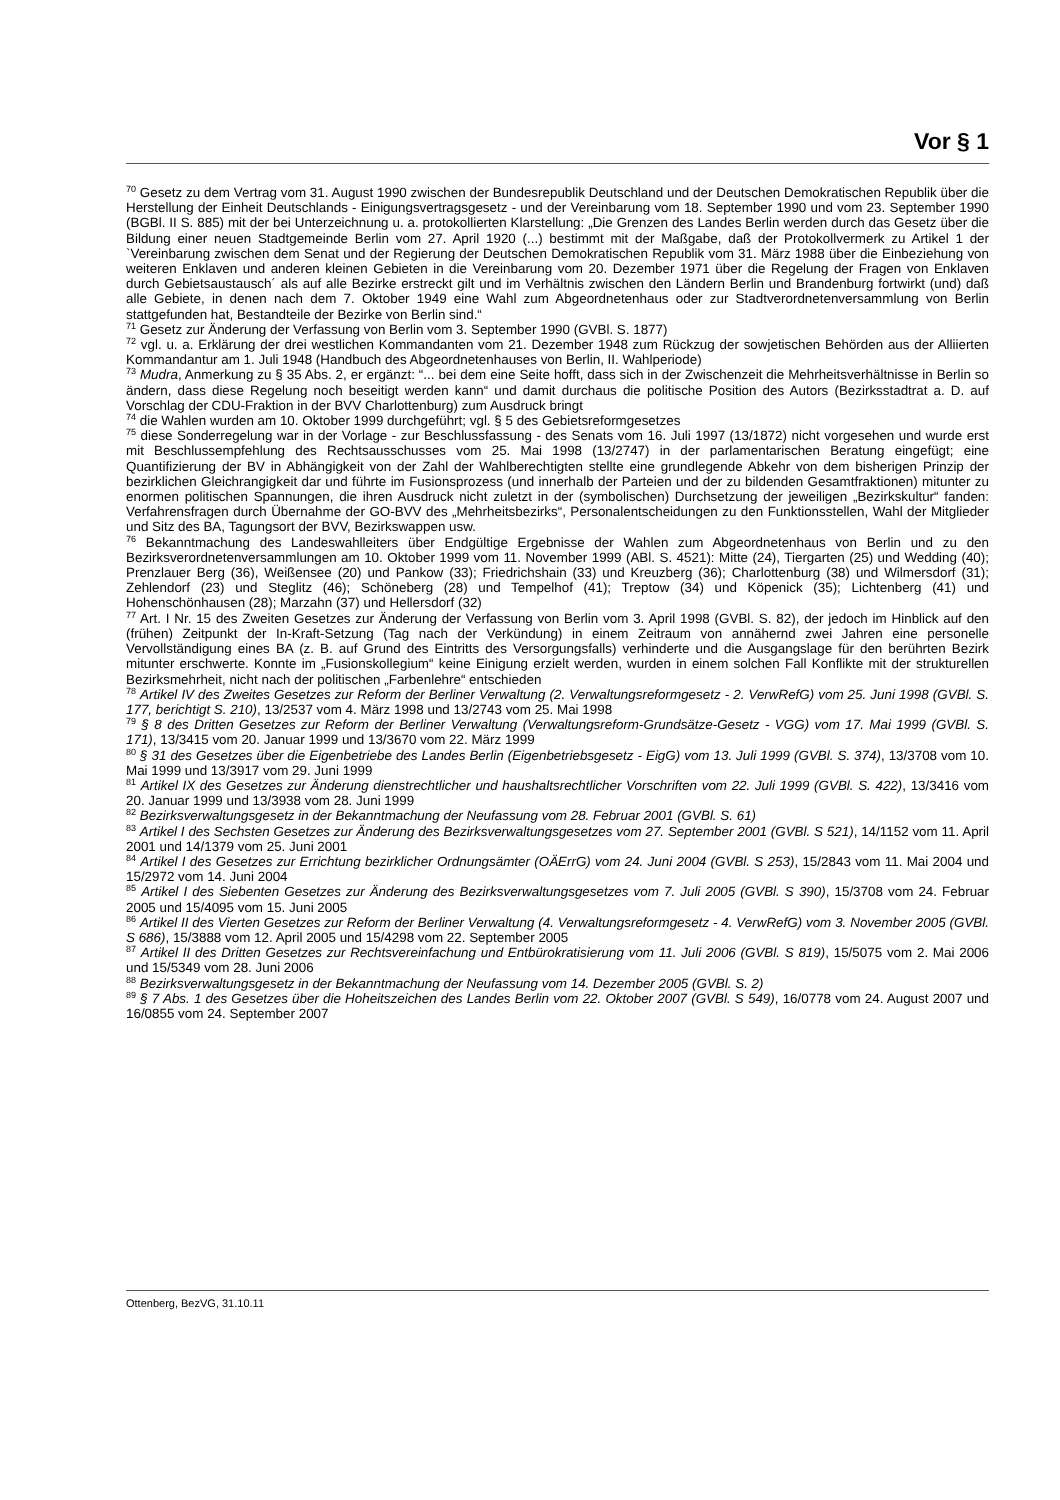Vor § 1
<sup>70</sup> Gesetz zu dem Vertrag vom 31. August 1990 zwischen der Bundesrepublik Deutschland und der Deutschen Demokratischen Republik über die Herstellung der Einheit Deutschlands - Einigungsvertragsgesetz - und der Vereinbarung vom 18. September 1990 und vom 23. September 1990 (BGBl. II S. 885) mit der bei Unterzeichnung u. a. protokollierten Klarstellung: „Die Grenzen des Landes Berlin werden durch das Gesetz über die Bildung einer neuen Stadtgemeinde Berlin vom 27. April 1920 (...) bestimmt mit der Maßgabe, daß der Protokollvermerk zu Artikel 1 der `Vereinbarung zwischen dem Senat und der Regierung der Deutschen Demokratischen Republik vom 31. März 1988 über die Einbeziehung von weiteren Enklaven und anderen kleinen Gebieten in die Vereinbarung vom 20. Dezember 1971 über die Regelung der Fragen von Enklaven durch Gebietsaustausch´ als auf alle Bezirke erstreckt gilt und im Verhältnis zwischen den Ländern Berlin und Brandenburg fortwirkt (und) daß alle Gebiete, in denen nach dem 7. Oktober 1949 eine Wahl zum Abgeordnetenhaus oder zur Stadtverordnetenversammlung von Berlin stattgefunden hat, Bestandteile der Bezirke von Berlin sind.“
<sup>71</sup> Gesetz zur Änderung der Verfassung von Berlin vom 3. September 1990 (GVBl. S. 1877)
<sup>72</sup> vgl. u. a. Erklärung der drei westlichen Kommandanten vom 21. Dezember 1948 zum Rückzug der sowjetischen Behörden aus der Alliierten Kommandantur am 1. Juli 1948 (Handbuch des Abgeordnetenhauses von Berlin, II. Wahlperiode)
<sup>73</sup> Mudra, Anmerkung zu § 35 Abs. 2, er ergänzt: “... bei dem eine Seite hofft, dass sich in der Zwischenzeit die Mehrheitsverhältnisse in Berlin so ändern, dass diese Regelung noch beseitigt werden kann“ und damit durchaus die politische Position des Autors (Bezirksstadtrat a. D. auf Vorschlag der CDU-Fraktion in der BVV Charlottenburg) zum Ausdruck bringt
<sup>74</sup> die Wahlen wurden am 10. Oktober 1999 durchgeführt; vgl. § 5 des Gebietsreformgesetzes
<sup>75</sup> diese Sonderregelung war in der Vorlage - zur Beschlussfassung - des Senats vom 16. Juli 1997 (13/1872) nicht vorgesehen und wurde erst mit Beschlussempfehlung des Rechtsausschusses vom 25. Mai 1998 (13/2747) in der parlamentarischen Beratung eingefügt; eine Quantifizierung der BV in Abhängigkeit von der Zahl der Wahlberechtigten stellte eine grundlegende Abkehr von dem bisherigen Prinzip der bezirklichen Gleichrangigkeit dar und führte im Fusionsprozess (und innerhalb der Parteien und der zu bildenden Gesamtfraktionen) mitunter zu enormen politischen Spannungen, die ihren Ausdruck nicht zuletzt in der (symbolischen) Durchsetzung der jeweiligen „Bezirkskultur“ fanden: Verfahrensfragen durch Übernahme der GO-BVV des „Mehrheitsbezirks“, Personalentscheidungen zu den Funktionsstellen, Wahl der Mitglieder und Sitz des BA, Tagungsort der BVV, Bezirkswappen usw.
<sup>76</sup> Bekanntmachung des Landeswahlleiters über Endgültige Ergebnisse der Wahlen zum Abgeordnetenhaus von Berlin und zu den Bezirksverordnetenversammlungen am 10. Oktober 1999 vom 11. November 1999 (ABl. S. 4521): Mitte (24), Tiergarten (25) und Wedding (40); Prenzlauer Berg (36), Weißensee (20) und Pankow (33); Friedrichshain (33) und Kreuzberg (36); Charlottenburg (38) und Wilmersdorf (31); Zehlendorf (23) und Steglitz (46); Schöneberg (28) und Tempelhof (41); Treptow (34) und Köpenick (35); Lichtenberg (41) und Hohenschönhausen (28); Marzahn (37) und Hellersdorf (32)
<sup>77</sup> Art. I Nr. 15 des Zweiten Gesetzes zur Änderung der Verfassung von Berlin vom 3. April 1998 (GVBl. S. 82), der jedoch im Hinblick auf den (frühen) Zeitpunkt der In-Kraft-Setzung (Tag nach der Verkündung) in einem Zeitraum von annähernd zwei Jahren eine personelle Vervollständigung eines BA (z. B. auf Grund des Eintritts des Versorgungsfalls) verhinderte und die Ausgangslage für den berührten Bezirk mitunter erschwerte. Konnte im „Fusionskollegium“ keine Einigung erzielt werden, wurden in einem solchen Fall Konflikte mit der strukturellen Bezirksmehrheit, nicht nach der politischen „Farbenlehre“ entschieden
<sup>78</sup> Artikel IV des Zweites Gesetzes zur Reform der Berliner Verwaltung (2. Verwaltungsreformgesetz - 2. VerwRefG) vom 25. Juni 1998 (GVBl. S. 177, berichtigt S. 210), 13/2537 vom 4. März 1998 und 13/2743 vom 25. Mai 1998
<sup>79</sup> § 8 des Dritten Gesetzes zur Reform der Berliner Verwaltung (Verwaltungsreform-Grundsätze-Gesetz - VGG) vom 17. Mai 1999 (GVBl. S. 171), 13/3415 vom 20. Januar 1999 und 13/3670 vom 22. März 1999
<sup>80</sup> § 31 des Gesetzes über die Eigenbetriebe des Landes Berlin (Eigenbetriebsgesetz - EigG) vom 13. Juli 1999 (GVBl. S. 374), 13/3708 vom 10. Mai 1999 und 13/3917 vom 29. Juni 1999
<sup>81</sup> Artikel IX des Gesetzes zur Änderung dienstrechtlicher und haushaltsrechtlicher Vorschriften vom 22. Juli 1999 (GVBl. S. 422), 13/3416 vom 20. Januar 1999 und 13/3938 vom 28. Juni 1999
<sup>82</sup> Bezirksverwaltungsgesetz in der Bekanntmachung der Neufassung vom 28. Februar 2001 (GVBl. S. 61)
<sup>83</sup> Artikel I des Sechsten Gesetzes zur Änderung des Bezirksverwaltungsgesetzes vom 27. September 2001 (GVBl. S 521), 14/1152 vom 11. April 2001 und 14/1379 vom 25. Juni 2001
<sup>84</sup> Artikel I des Gesetzes zur Errichtung bezirklicher Ordnungsämter (OÄErrG) vom 24. Juni 2004 (GVBl. S 253), 15/2843 vom 11. Mai 2004 und 15/2972 vom 14. Juni 2004
<sup>85</sup> Artikel I des Siebenten Gesetzes zur Änderung des Bezirksverwaltungsgesetzes vom 7. Juli 2005 (GVBl. S 390), 15/3708 vom 24. Februar 2005 und 15/4095 vom 15. Juni 2005
<sup>86</sup> Artikel II des Vierten Gesetzes zur Reform der Berliner Verwaltung (4. Verwaltungsreformgesetz - 4. VerwRefG) vom 3. November 2005 (GVBl. S 686), 15/3888 vom 12. April 2005 und 15/4298 vom 22. September 2005
<sup>87</sup> Artikel II des Dritten Gesetzes zur Rechtsvereinfachung und Entbürokratisierung vom 11. Juli 2006 (GVBl. S 819), 15/5075 vom 2. Mai 2006 und 15/5349 vom 28. Juni 2006
<sup>88</sup> Bezirksverwaltungsgesetz in der Bekanntmachung der Neufassung vom 14. Dezember 2005 (GVBl. S. 2)
<sup>89</sup> § 7 Abs. 1 des Gesetzes über die Hoheitszeichen des Landes Berlin vom 22. Oktober 2007 (GVBl. S 549), 16/0778 vom 24. August 2007 und 16/0855 vom 24. September 2007
Ottenberg, BezVG, 31.10.11